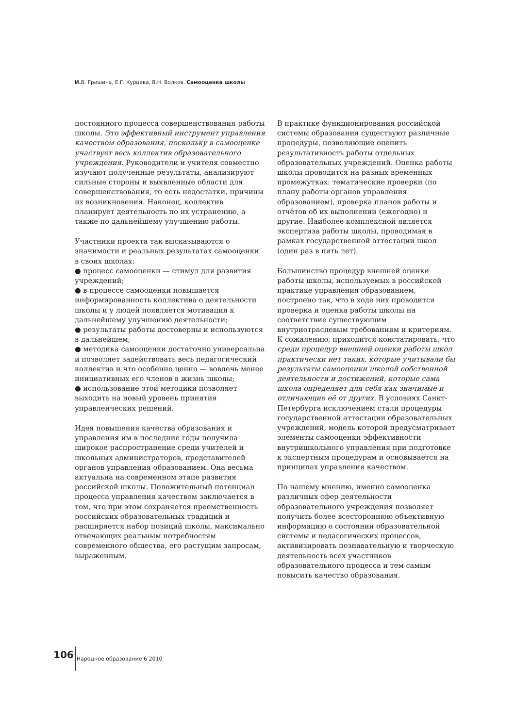И. В. Гришина, Е.Г. Курцева, В.Н. Волков. Самооценка школы
постоянного процесса совершенствования работы школы. Это эффективный инструмент управления качеством образования, поскольку в самооценке участвует весь коллектив образовательного учреждения. Руководители и учителя совместно изучают полученные результаты, анализируют сильные стороны и выявленные области для совершенствования, то есть недостатки, причины их возникновения. Наконец, коллектив планирует деятельность по их устранению, а также по дальнейшему улучшению работы.
Участники проекта так высказываются о значимости и реальных результатах самооценки в своих школах:
● процесс самооценки — стимул для развития учреждений;
● в процессе самооценки повышается информированность коллектива о деятельности школы и у людей появляется мотивация к дальнейшему улучшению деятельности;
● результаты работы достоверны и используются в дальнейшем;
● методика самооценки достаточно универсальна и позволяет задействовать весь педагогический коллектив и что особенно ценно — вовлечь менее инициативных его членов в жизнь школы;
● использование этой методики позволяет выходить на новый уровень принятия управленческих решений.
Идея повышения качества образования и управления им в последние годы получила широкое распространение среди учителей и школьных администраторов, представителей органов управления образованием. Она весьма актуальна на современном этапе развития российской школы. Положительный потенциал процесса управления качеством заключается в том, что при этом сохраняется преемственность российских образовательных традиций и расширяется набор позиций школы, максимально отвечающих реальным потребностям современного общества, его растущим запросам, выраженным.
В практике функционирования российской системы образования существуют различные процедуры, позволяющие оценить результативность работы отдельных образовательных учреждений. Оценка работы школы проводится на разных временных промежутках: тематические проверки (по плану работы органов управления образованием), проверка планов работы и отчётов об их выполнении (ежегодно) и другие. Наиболее комплексной является экспертиза работы школы, проводимая в рамках государственной аттестации школ (один раз в пять лет).
Большинство процедур внешней оценки работы школы, используемых в российской практике управления образованием, построено так, что в ходе них проводится проверка и оценка работы школы на соответствие существующим внутриотраслевым требованиям и критериям. К сожалению, приходится констатировать, что среди процедур внешней оценки работы школ практически нет таких, которые учитывали бы результаты самооценки школой собственной деятельности и достижений, которые сама школа определяет для себя как значимые и отличающие её от других. В условиях Санкт-Петербурга исключением стали процедуры государственной аттестации образовательных учреждений, модель которой предусматривает элементы самооценки эффективности внутришкольного управления при подготовке к экспертным процедурам и основывается на принципах управления качеством.
По нашему мнению, именно самооценка различных сфер деятельности образовательного учреждения позволяет получить более всестороннюю объективную информацию о состоянии образовательной системы и педагогических процессов, активизировать познавательную и творческую деятельность всех участников образовательного процесса и тем самым повысить качество образования.
106 Народное образование 6’2010